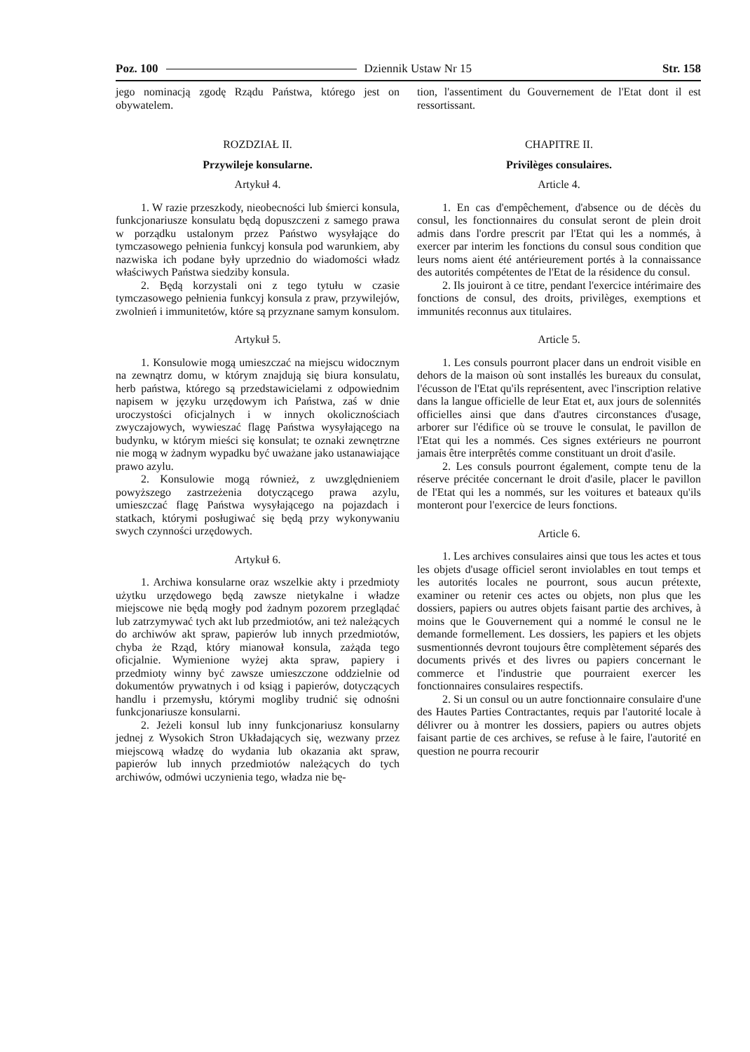Poz. 100 Dziennik Ustaw Nr 15 Str. 158
jego nominacją zgodę Rządu Państwa, którego jest on obywatelem.
ROZDZIAŁ II.
Przywileje konsularne.
Artykuł 4.
1. W razie przeszkody, nieobecności lub śmierci konsula, funkcjonariusze konsulatu będą dopuszczeni z samego prawa w porządku ustalonym przez Państwo wysyłające do tymczasowego pełnienia funkcyj konsula pod warunkiem, aby nazwiska ich podane były uprzednio do wiadomości władz właściwych Państwa siedziby konsula.
2. Będą korzystali oni z tego tytułu w czasie tymczasowego pełnienia funkcyj konsula z praw, przywilejów, zwolnień i immunitetów, które są przyznane samym konsulom.
Artykuł 5.
1. Konsulowie mogą umieszczać na miejscu widocznym na zewnątrz domu, w którym znajdują się biura konsulatu, herb państwa, którego są przedstawicielami z odpowiednim napisem w języku urzędowym ich Państwa, zaś w dnie uroczystości oficjalnych i w innych okolicznościach zwyczajowych, wywieszać flagę Państwa wysyłającego na budynku, w którym mieści się konsulat; te oznaki zewnętrzne nie mogą w żadnym wypadku być uważane jako ustanawiające prawo azylu.
2. Konsulowie mogą również, z uwzględnieniem powyższego zastrzeżenia dotyczącego prawa azylu, umieszczać flagę Państwa wysyłającego na pojazdach i statkach, którymi posługiwać się będą przy wykonywaniu swych czynności urzędowych.
Artykuł 6.
1. Archiwa konsularne oraz wszelkie akty i przedmioty użytku urzędowego będą zawsze nietykalne i władze miejscowe nie będą mogły pod żadnym pozorem przeglądać lub zatrzymywać tych akt lub przedmiotów, ani też należących do archiwów akt spraw, papierów lub innych przedmiotów, chyba że Rząd, który mianował konsula, zażąda tego oficjalnie. Wymienione wyżej akta spraw, papiery i przedmioty winny być zawsze umieszczone oddzielnie od dokumentów prywatnych i od ksiąg i papierów, dotyczących handlu i przemysłu, którymi mogliby trudnić się odnośni funkcjonariusze konsularni.
2. Jeżeli konsul lub inny funkcjonariusz konsularny jednej z Wysokich Stron Układających się, wezwany przez miejscową władzę do wydania lub okazania akt spraw, papierów lub innych przedmiotów należących do tych archiwów, odmówi uczynienia tego, władza nie bę-
tion, l'assentiment du Gouvernement de l'Etat dont il est ressortissant.
CHAPITRE II.
Privilèges consulaires.
Article 4.
1. En cas d'empêchement, d'absence ou de décès du consul, les fonctionnaires du consulat seront de plein droit admis dans l'ordre prescrit par l'Etat qui les a nommés, à exercer par interim les fonctions du consul sous condition que leurs noms aient été antérieurement portés à la connaissance des autorités compétentes de l'Etat de la résidence du consul.
2. Ils jouiront à ce titre, pendant l'exercice intérimaire des fonctions de consul, des droits, privilèges, exemptions et immunités reconnus aux titulaires.
Article 5.
1. Les consuls pourront placer dans un endroit visible en dehors de la maison où sont installés les bureaux du consulat, l'écusson de l'Etat qu'ils représentent, avec l'inscription relative dans la langue officielle de leur Etat et, aux jours de solennités officielles ainsi que dans d'autres circonstances d'usage, arborer sur l'édifice où se trouve le consulat, le pavillon de l'Etat qui les a nommés. Ces signes extérieurs ne pourront jamais être interprêtés comme constituant un droit d'asile.
2. Les consuls pourront également, compte tenu de la réserve précitée concernant le droit d'asile, placer le pavillon de l'Etat qui les a nommés, sur les voitures et bateaux qu'ils monteront pour l'exercice de leurs fonctions.
Article 6.
1. Les archives consulaires ainsi que tous les actes et tous les objets d'usage officiel seront inviolables en tout temps et les autorités locales ne pourront, sous aucun prétexte, examiner ou retenir ces actes ou objets, non plus que les dossiers, papiers ou autres objets faisant partie des archives, à moins que le Gouvernement qui a nommé le consul ne le demande formellement. Les dossiers, les papiers et les objets susmentionnés devront toujours être complètement séparés des documents privés et des livres ou papiers concernant le commerce et l'industrie que pourraient exercer les fonctionnaires consulaires respectifs.
2. Si un consul ou un autre fonctionnaire consulaire d'une des Hautes Parties Contractantes, requis par l'autorité locale à délivrer ou à montrer les dossiers, papiers ou autres objets faisant partie de ces archives, se refuse à le faire, l'autorité en question ne pourra recourir